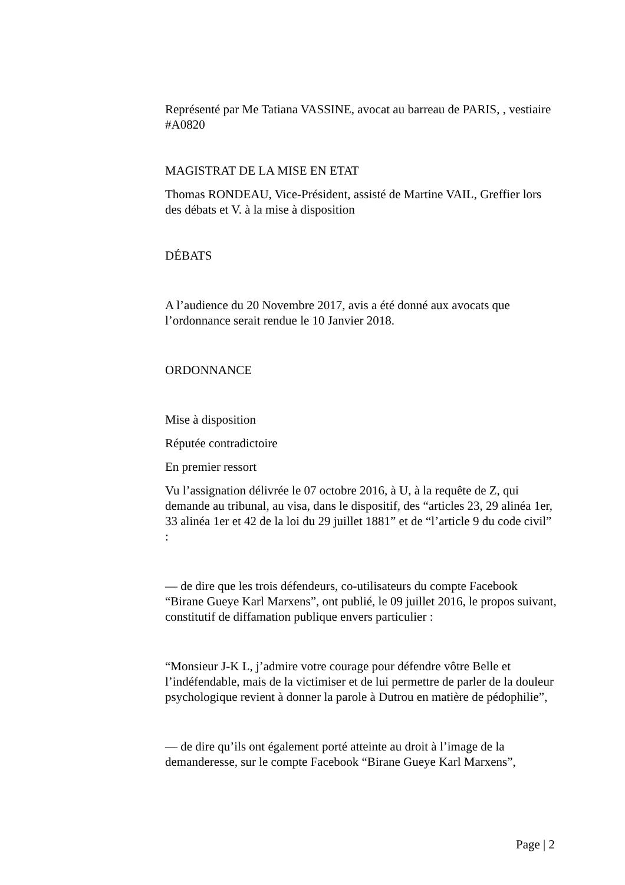Représenté par Me Tatiana VASSINE, avocat au barreau de PARIS, , vestiaire #A0820
MAGISTRAT DE LA MISE EN ETAT
Thomas RONDEAU, Vice-Président, assisté de Martine VAIL, Greffier lors des débats et V. à la mise à disposition
DÉBATS
A l’audience du 20 Novembre 2017, avis a été donné aux avocats que l’ordonnance serait rendue le 10 Janvier 2018.
ORDONNANCE
Mise à disposition
Réputée contradictoire
En premier ressort
Vu l’assignation délivrée le 07 octobre 2016, à U, à la requête de Z, qui demande au tribunal, au visa, dans le dispositif, des “articles 23, 29 alinéa 1er, 33 alinéa 1er et 42 de la loi du 29 juillet 1881” et de “l’article 9 du code civil” :
— de dire que les trois défendeurs, co-utilisateurs du compte Facebook “Birane Gueye Karl Marxens”, ont publié, le 09 juillet 2016, le propos suivant, constitutif de diffamation publique envers particulier :
“Monsieur J-K L, j’admire votre courage pour défendre vôtre Belle et l’indéfendable, mais de la victimiser et de lui permettre de parler de la douleur psychologique revient à donner la parole à Dutrou en matière de pédophilie”,
— de dire qu’ils ont également porté atteinte au droit à l’image de la demanderesse, sur le compte Facebook “Birane Gueye Karl Marxens”,
Page | 2